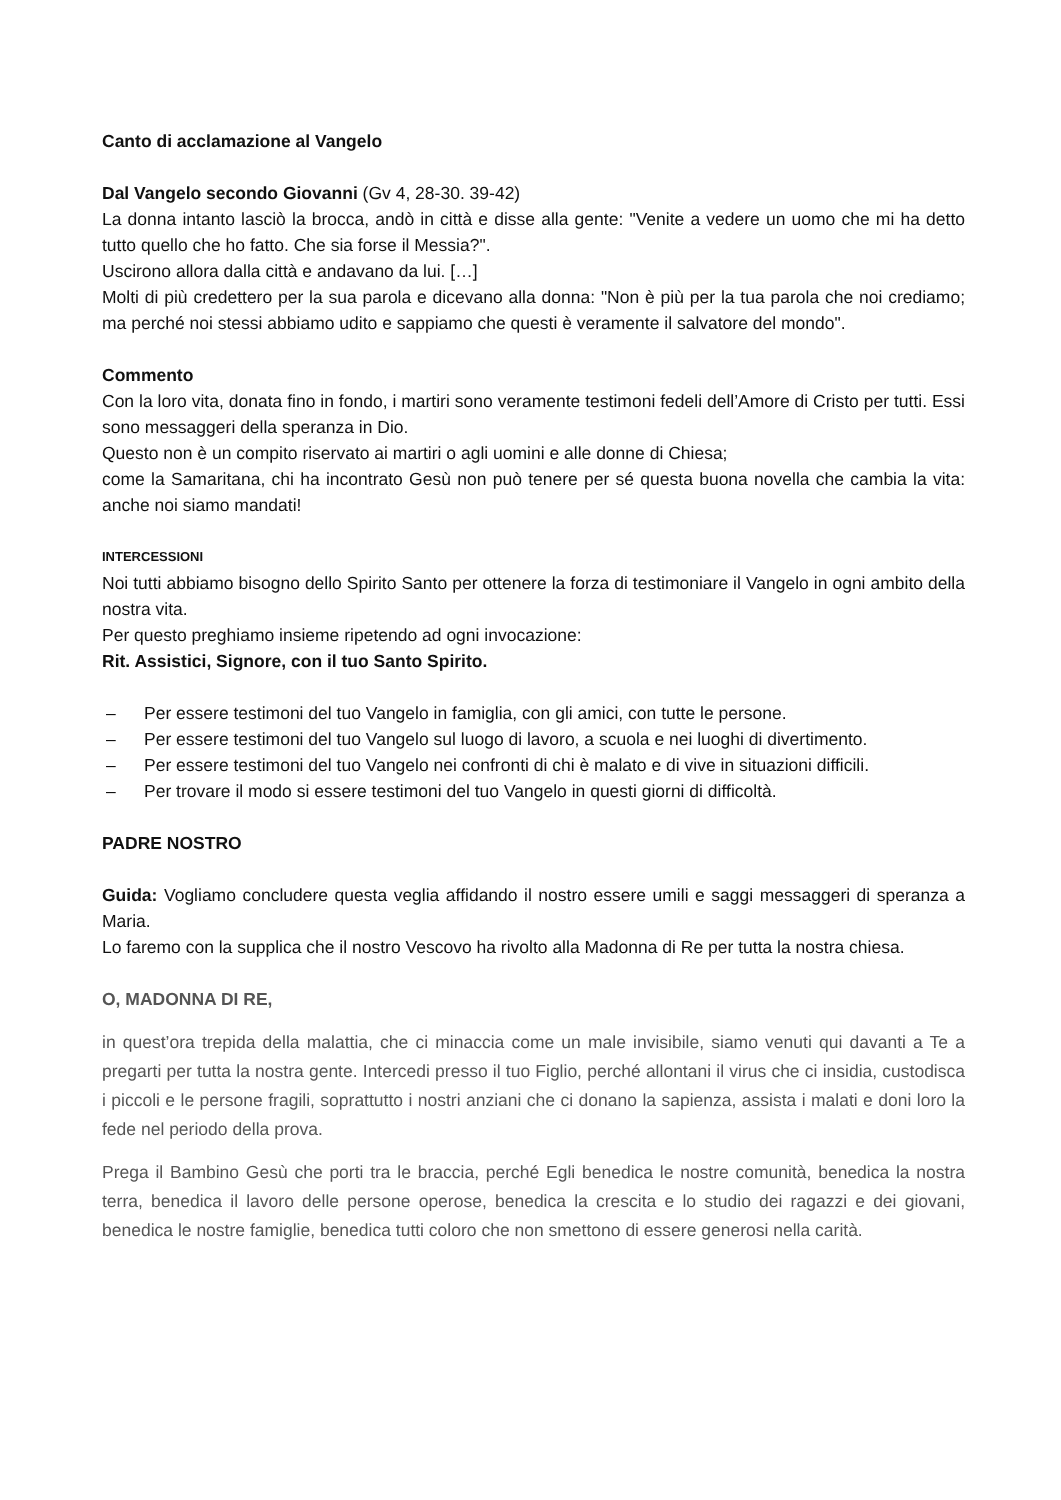Canto di acclamazione al Vangelo
Dal Vangelo secondo Giovanni (Gv 4, 28-30. 39-42)
La donna intanto lasciò la brocca, andò in città e disse alla gente: "Venite a vedere un uomo che mi ha detto tutto quello che ho fatto. Che sia forse il Messia?".
Uscirono allora dalla città e andavano da lui. […]
Molti di più credettero per la sua parola e dicevano alla donna: "Non è più per la tua parola che noi crediamo; ma perché noi stessi abbiamo udito e sappiamo che questi è veramente il salvatore del mondo".
Commento
Con la loro vita, donata fino in fondo, i martiri sono veramente testimoni fedeli dell’Amore di Cristo per tutti. Essi sono messaggeri della speranza in Dio.
Questo non è un compito riservato ai martiri o agli uomini e alle donne di Chiesa;
come la Samaritana, chi ha incontrato Gesù non può tenere per sé questa buona novella che cambia la vita: anche noi siamo mandati!
INTERCESSIONI
Noi tutti abbiamo bisogno dello Spirito Santo per ottenere la forza di testimoniare il Vangelo in ogni ambito della nostra vita.
Per questo preghiamo insieme ripetendo ad ogni invocazione:
Rit. Assistici, Signore, con il tuo Santo Spirito.
– Per essere testimoni del tuo Vangelo in famiglia, con gli amici, con tutte le persone.
– Per essere testimoni del tuo Vangelo sul luogo di lavoro, a scuola e nei luoghi di divertimento.
– Per essere testimoni del tuo Vangelo nei confronti di chi è malato e di vive in situazioni difficili.
– Per trovare il modo si essere testimoni del tuo Vangelo in questi giorni di difficoltà.
PADRE NOSTRO
Guida: Vogliamo concludere questa veglia affidando il nostro essere umili e saggi messaggeri di speranza a Maria.
Lo faremo con la supplica che il nostro Vescovo ha rivolto alla Madonna di Re per tutta la nostra chiesa.
O, MADONNA DI RE,
in quest’ora trepida della malattia, che ci minaccia come un male invisibile, siamo venuti qui davanti a Te a pregarti per tutta la nostra gente. Intercedi presso il tuo Figlio, perché allontani il virus che ci insidia, custodisca i piccoli e le persone fragili, soprattutto i nostri anziani che ci donano la sapienza, assista i malati e doni loro la fede nel periodo della prova.
Prega il Bambino Gesù che porti tra le braccia, perché Egli benedica le nostre comunità, benedica la nostra terra, benedica il lavoro delle persone operose, benedica la crescita e lo studio dei ragazzi e dei giovani, benedica le nostre famiglie, benedica tutti coloro che non smettono di essere generosi nella carità.